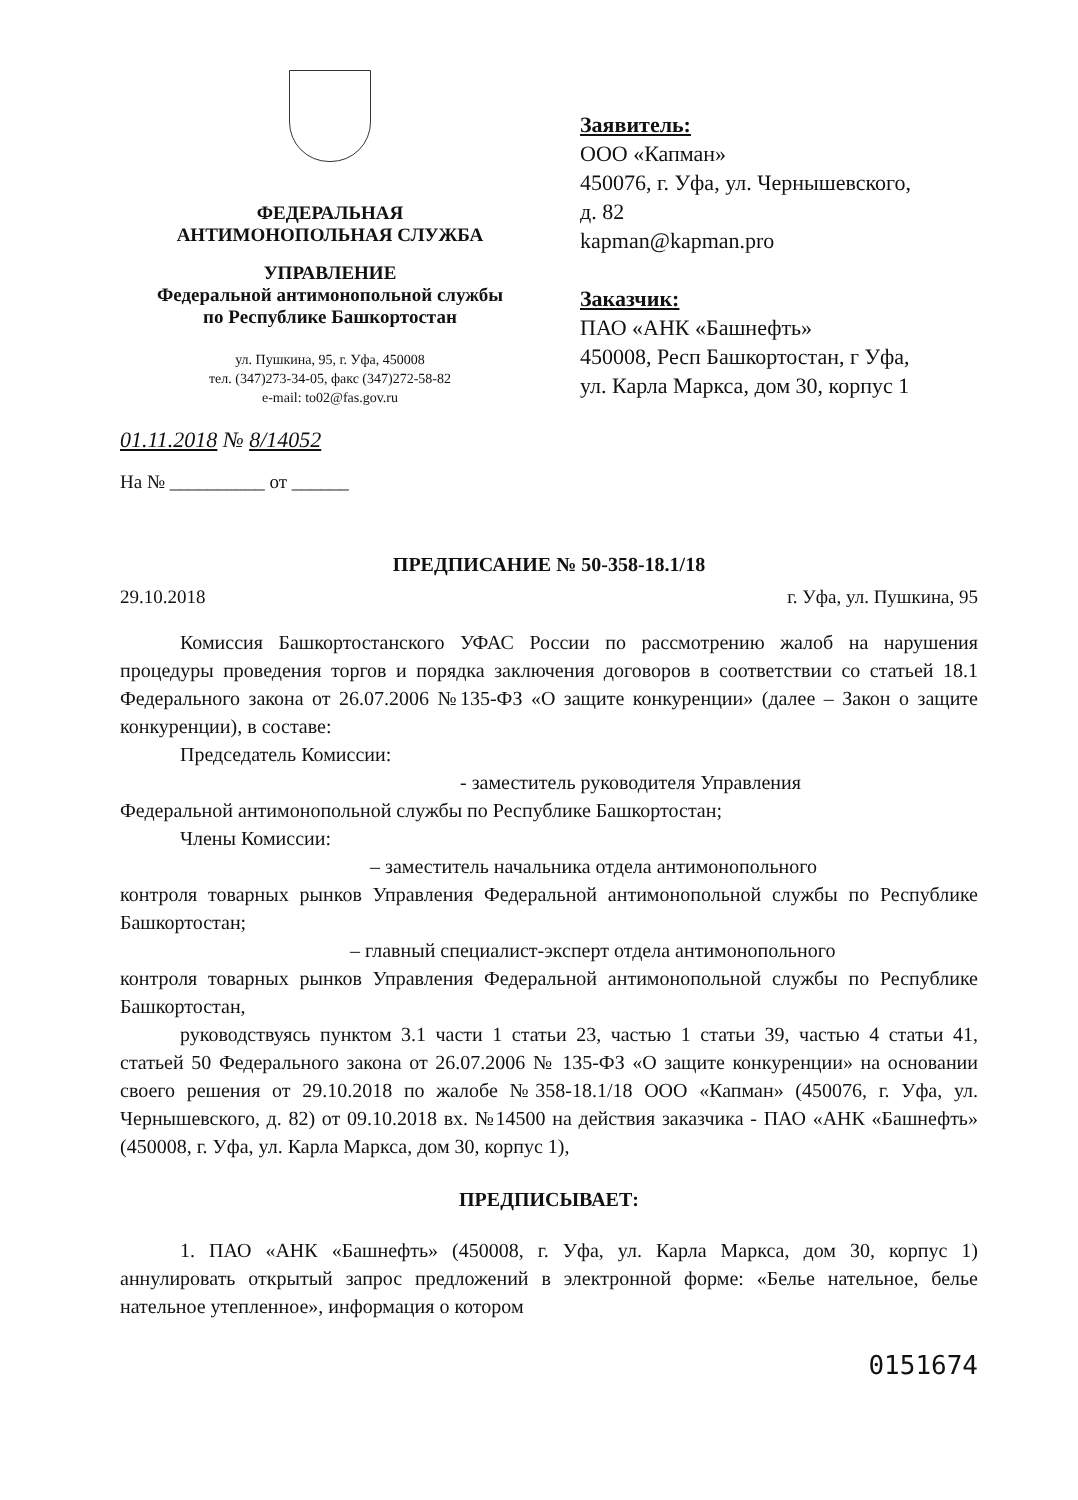ФЕДЕРАЛЬНАЯ
АНТИМОНОПОЛЬНАЯ СЛУЖБА
УПРАВЛЕНИЕ
Федеральной антимонопольной службы
по Республике Башкортостан
ул. Пушкина, 95, г. Уфа, 450008
тел. (347)273-34-05, факс (347)272-58-82
e-mail: to02@fas.gov.ru
01.11.2018 № 8/14052
На № __________ от ______
Заявитель:
ООО «Капман»
450076, г. Уфа, ул. Чернышевского,
д. 82
kapman@kapman.pro
Заказчик:
ПАО «АНК «Башнефть»
450008, Респ Башкортостан, г Уфа,
ул. Карла Маркса, дом 30, корпус 1
ПРЕДПИСАНИЕ № 50-358-18.1/18
29.10.2018 г. Уфа, ул. Пушкина, 95
Комиссия Башкортостанского УФАС России по рассмотрению жалоб на нарушения процедуры проведения торгов и порядка заключения договоров в соответствии со статьей 18.1 Федерального закона от 26.07.2006 №135-ФЗ «О защите конкуренции» (далее – Закон о защите конкуренции), в составе:
Председатель Комиссии:
- заместитель руководителя Управления
Федеральной антимонопольной службы по Республике Башкортостан;
Члены Комиссии:
– заместитель начальника отдела антимонопольного
контроля товарных рынков Управления Федеральной антимонопольной службы по Республике Башкортостан;
– главный специалист-эксперт отдела антимонопольного
контроля товарных рынков Управления Федеральной антимонопольной службы по Республике Башкортостан,
руководствуясь пунктом 3.1 части 1 статьи 23, частью 1 статьи 39, частью 4 статьи 41, статьей 50 Федерального закона от 26.07.2006 № 135-ФЗ «О защите конкуренции» на основании своего решения от 29.10.2018 по жалобе №358-18.1/18 ООО «Капман» (450076, г. Уфа, ул. Чернышевского, д. 82) от 09.10.2018 вх. №14500 на действия заказчика - ПАО «АНК «Башнефть» (450008, г. Уфа, ул. Карла Маркса, дом 30, корпус 1),
ПРЕДПИСЫВАЕТ:
1. ПАО «АНК «Башнефть» (450008, г. Уфа, ул. Карла Маркса, дом 30, корпус 1) аннулировать открытый запрос предложений в электронной форме: «Белье нательное, белье нательное утепленное», информация о котором
0151674